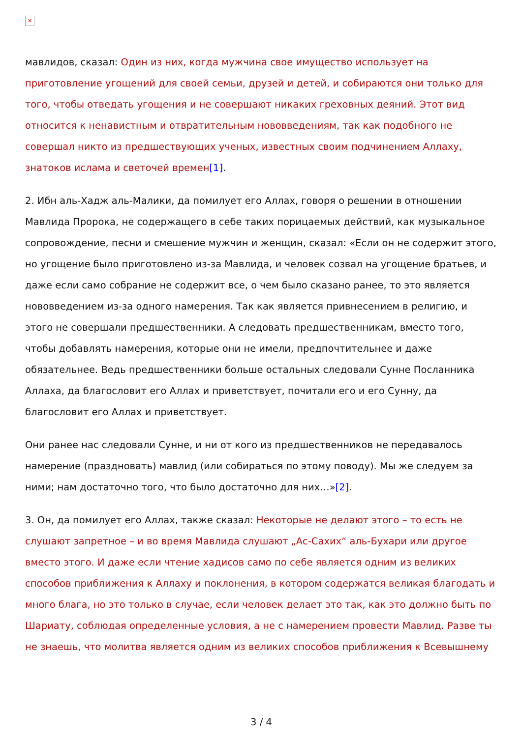✕
мавлидов, сказал: Один из них, когда мужчина свое имущество использует на приготовление угощений для своей семьи, друзей и детей, и собираются они только для того, чтобы отведать угощения и не совершают никаких греховных деяний. Этот вид относится к ненавистным и отвратительным нововведениям, так как подобного не совершал никто из предшествующих ученых, известных своим подчинением Аллаху, знатоков ислама и светочей времен[1].
2. Ибн аль-Хадж аль-Малики, да помилует его Аллах, говоря о решении в отношении Мавлида Пророка, не содержащего в себе таких порицаемых действий, как музыкальное сопровождение, песни и смешение мужчин и женщин, сказал: «Если он не содержит этого, но угощение было приготовлено из-за Мавлида, и человек созвал на угощение братьев, и даже если само собрание не содержит все, о чем было сказано ранее, то это является нововведением из-за одного намерения. Так как является привнесением в религию, и этого не совершали предшественники. А следовать предшественникам, вместо того, чтобы добавлять намерения, которые они не имели, предпочтительнее и даже обязательнее. Ведь предшественники больше остальных следовали Сунне Посланника Аллаха, да благословит его Аллах и приветствует, почитали его и его Сунну, да благословит его Аллах и приветствует.
Они ранее нас следовали Сунне, и ни от кого из предшественников не передавалось намерение (праздновать) мавлид (или собираться по этому поводу). Мы же следуем за ними; нам достаточно того, что было достаточно для них…»[2].
3. Он, да помилует его Аллах, также сказал: Некоторые не делают этого – то есть не слушают запретное – и во время Мавлида слушают „Ас-Сахих“ аль-Бухари или другое вместо этого. И даже если чтение хадисов само по себе является одним из великих способов приближения к Аллаху и поклонения, в котором содержатся великая благодать и много блага, но это только в случае, если человек делает это так, как это должно быть по Шариату, соблюдая определенные условия, а не с намерением провести Мавлид. Разве ты не знаешь, что молитва является одним из великих способов приближения к Всевышнему
3 / 4